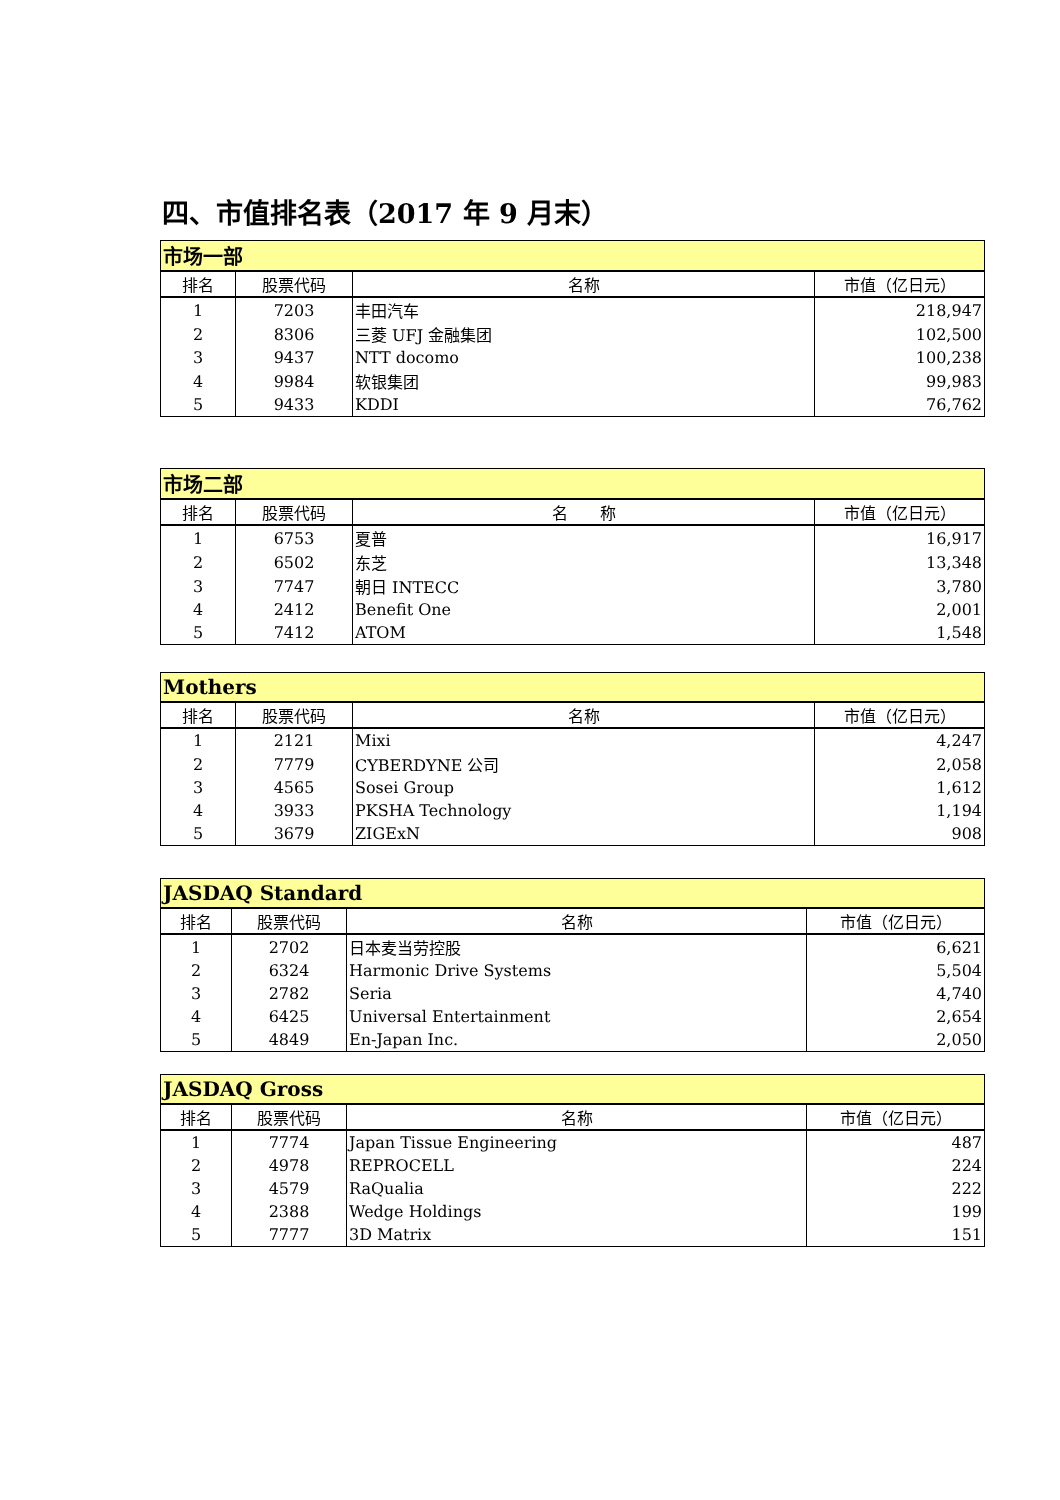四、市值排名表（2017 年 9 月末）
| 市场一部 | | | |
| --- | --- | --- | --- |
| 排名 | 股票代码 | 名称 | 市值（亿日元） |
| 1 | 7203 | 丰田汽车 | 218,947 |
| 2 | 8306 | 三菱 UFJ 金融集团 | 102,500 |
| 3 | 9437 | NTT docomo | 100,238 |
| 4 | 9984 | 软银集团 | 99,983 |
| 5 | 9433 | KDDI | 76,762 |
| 市场二部 | | | |
| --- | --- | --- | --- |
| 排名 | 股票代码 | 名 称 | 市值（亿日元） |
| 1 | 6753 | 夏普 | 16,917 |
| 2 | 6502 | 东芝 | 13,348 |
| 3 | 7747 | 朝日 INTECC | 3,780 |
| 4 | 2412 | Benefit One | 2,001 |
| 5 | 7412 | ATOM | 1,548 |
| Mothers | | | |
| --- | --- | --- | --- |
| 排名 | 股票代码 | 名称 | 市值（亿日元） |
| 1 | 2121 | Mixi | 4,247 |
| 2 | 7779 | CYBERDYNE 公司 | 2,058 |
| 3 | 4565 | Sosei Group | 1,612 |
| 4 | 3933 | PKSHA Technology | 1,194 |
| 5 | 3679 | ZIGExN | 908 |
| JASDAQ Standard | | | |
| --- | --- | --- | --- |
| 排名 | 股票代码 | 名称 | 市值（亿日元） |
| 1 | 2702 | 日本麦当劳控股 | 6,621 |
| 2 | 6324 | Harmonic Drive Systems | 5,504 |
| 3 | 2782 | Seria | 4,740 |
| 4 | 6425 | Universal Entertainment | 2,654 |
| 5 | 4849 | En-Japan Inc. | 2,050 |
| JASDAQ Gross | | | |
| --- | --- | --- | --- |
| 排名 | 股票代码 | 名称 | 市值（亿日元） |
| 1 | 7774 | Japan Tissue Engineering | 487 |
| 2 | 4978 | REPROCELL | 224 |
| 3 | 4579 | RaQualia | 222 |
| 4 | 2388 | Wedge Holdings | 199 |
| 5 | 7777 | 3D Matrix | 151 |